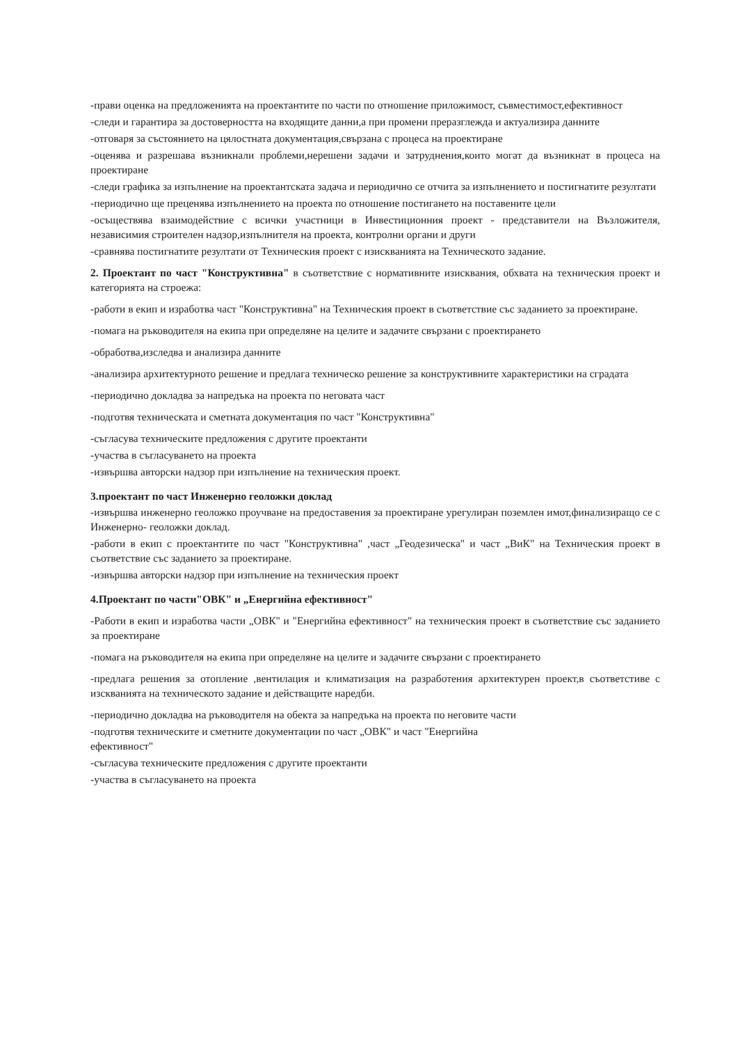-прави оценка на предложенията на проектантите по части по отношение приложимост, съвместимост,ефективност
-следи и гарантира за достоверността на входящите данни,а при промени преразглежда и актуализира данните
-отговаря за състоянието на цялостната документация,свързана с процеса на проектиране
-оценява и разрешава възникнали проблеми,нерешени задачи и затруднения,които могат да възникнат в процеса на проектиране
-следи графика за изпълнение на проектантската задача и периодично се отчита за изпълнението и постигнатите резултати
-периодично ще преценява изпълнението на проекта по отношение постигането на поставените цели
-осъществява взаимодействие с всички участници в Инвестиционния проект - представители на Възложителя, независимия строителен надзор,изпълнителя на проекта, контролни органи и други
-сравнява постигнатите резултати от Техническия проект с изискванията на Техническото задание.
2. Проектант по част "Конструктивна" в съответствие с нормативните изисквания, обхвата на техническия проект и категорията на строежа:
-работи в екип и изработва част "Конструктивна" на Техническия проект в съответствие със заданието за проектиране.
-помага на ръководителя на екипа при определяне на целите и задачите свързани с проектирането
-обработва,изследва и анализира данните
-анализира архитектурното решение и предлага техническо решение за конструктивните характеристики на сградата
-периодично докладва за напредъка на проекта по неговата част
-подготвя техническата и сметната документация по част "Конструктивна"
-съгласува техническите предложения с другите проектанти
-участва в съгласуването на проекта
-извършва авторски надзор при изпълнение на техническия проект.
3.проектант по част Инженерно геоложки доклад
-извършва инженерно геоложко проучване на предоставения за проектиране урегулиран поземлен имот,финализиращо се с Инженерно- геоложки доклад.
-работи в екип с проектантите по част "Конструктивна" ,част „Геодезическа" и част „ВиК" на Техническия проект в съответствие със заданието за проектиране.
-извършва авторски надзор при изпълнение на техническия проект
4.Проектант по части"ОВК" и „Енергийна ефективност"
-Работи в екип и изработва части „ОВК" и "Енергийна ефективност" на техническия проект в съответствие със заданието за проектиране
-помага на ръководителя на екипа при определяне на целите и задачите свързани с проектирането
-предлага решения за отопление ,вентилация и климатизация на разработения архитектурен проект,в съответстиве с изскванията на техническото задание и действащите наредби.
-периодично докладва на ръководителя на обекта за напредъка на проекта по неговите части
-подготвя техническите и сметните документации по част „ОВК" и част "Енергийна
ефективност"
-съгласува техническите предложения с другите проектанти
-участва в съгласуването на проекта